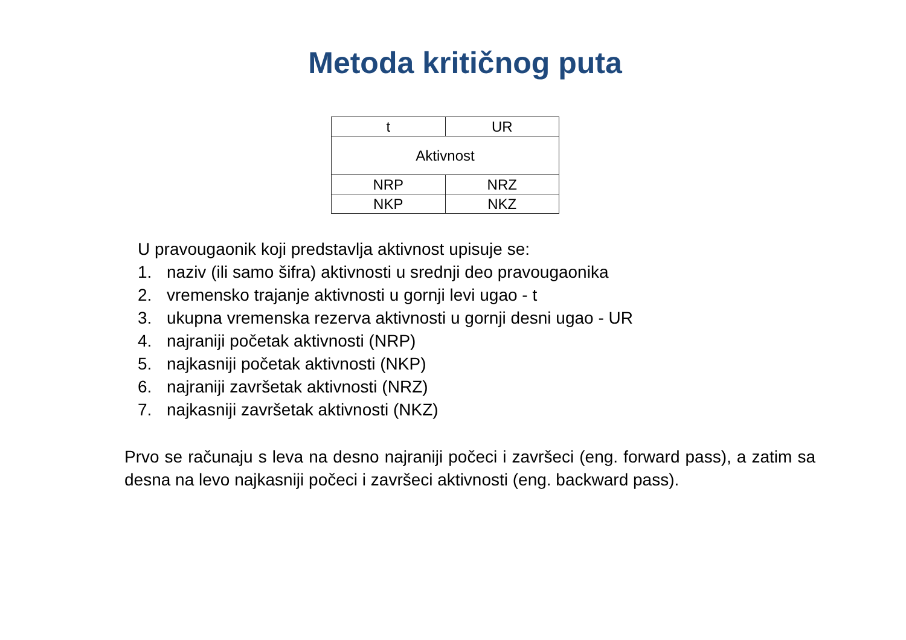Metoda kritičnog puta
| t | UR |
| Aktivnost | |
| NRP | NRZ |
| NKP | NKZ |
U pravougaonik koji predstavlja aktivnost upisuje se:
1. naziv (ili samo šifra) aktivnosti u srednji deo pravougaonika
2. vremensko trajanje aktivnosti u gornji levi ugao - t
3. ukupna vremenska rezerva aktivnosti u gornji desni ugao - UR
4. najraniji početak aktivnosti (NRP)
5. najkasniji početak aktivnosti (NKP)
6. najraniji završetak aktivnosti (NRZ)
7. najkasniji završetak aktivnosti (NKZ)
Prvo se računaju s leva na desno najraniji počeci i završeci (eng. forward pass), a zatim sa desna na levo najkasniji počeci i završeci aktivnosti (eng. backward pass).